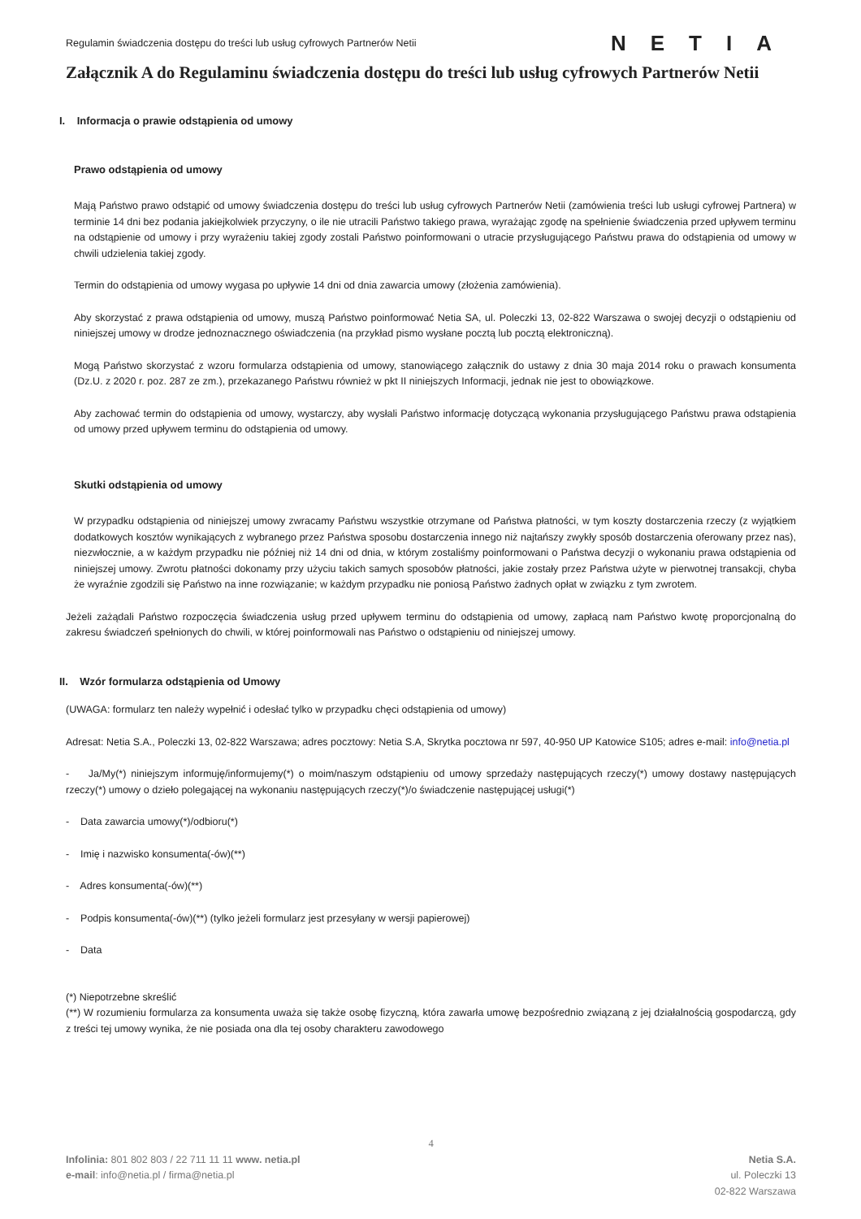Regulamin świadczenia dostępu do treści lub usług cyfrowych Partnerów Netii
NETIA
Załącznik A do Regulaminu świadczenia dostępu do treści lub usług cyfrowych Partnerów Netii
I. Informacja o prawie odstąpienia od umowy
Prawo odstąpienia od umowy
Mają Państwo prawo odstąpić od umowy świadczenia dostępu do treści lub usług cyfrowych Partnerów Netii (zamówienia treści lub usługi cyfrowej Partnera) w terminie 14 dni bez podania jakiejkolwiek przyczyny, o ile nie utracili Państwo takiego prawa, wyrażając zgodę na spełnienie świadczenia przed upływem terminu na odstąpienie od umowy i przy wyrażeniu takiej zgody zostali Państwo poinformowani o utracie przysługującego Państwu prawa do odstąpienia od umowy w chwili udzielenia takiej zgody.
Termin do odstąpienia od umowy wygasa po upływie 14 dni od dnia zawarcia umowy (złożenia zamówienia).
Aby skorzystać z prawa odstąpienia od umowy, muszą Państwo poinformować Netia SA, ul. Poleczki 13, 02-822 Warszawa o swojej decyzji o odstąpieniu od niniejszej umowy w drodze jednoznacznego oświadczenia (na przykład pismo wysłane pocztą lub pocztą elektroniczną).
Mogą Państwo skorzystać z wzoru formularza odstąpienia od umowy, stanowiącego załącznik do ustawy z dnia 30 maja 2014 roku o prawach konsumenta (Dz.U. z 2020 r. poz. 287 ze zm.), przekazanego Państwu również w pkt II niniejszych Informacji, jednak nie jest to obowiązkowe.
Aby zachować termin do odstąpienia od umowy, wystarczy, aby wysłali Państwo informację dotyczącą wykonania przysługującego Państwu prawa odstąpienia od umowy przed upływem terminu do odstąpienia od umowy.
Skutki odstąpienia od umowy
W przypadku odstąpienia od niniejszej umowy zwracamy Państwu wszystkie otrzymane od Państwa płatności, w tym koszty dostarczenia rzeczy (z wyjątkiem dodatkowych kosztów wynikających z wybranego przez Państwa sposobu dostarczenia innego niż najtańszy zwykły sposób dostarczenia oferowany przez nas), niezwłocznie, a w każdym przypadku nie później niż 14 dni od dnia, w którym zostaliśmy poinformowani o Państwa decyzji o wykonaniu prawa odstąpienia od niniejszej umowy. Zwrotu płatności dokonamy przy użyciu takich samych sposobów płatności, jakie zostały przez Państwa użyte w pierwotnej transakcji, chyba że wyraźnie zgodzili się Państwo na inne rozwiązanie; w każdym przypadku nie poniosą Państwo żadnych opłat w związku z tym zwrotem.
Jeżeli zażądali Państwo rozpoczęcia świadczenia usług przed upływem terminu do odstąpienia od umowy, zapłacą nam Państwo kwotę proporcjonalną do zakresu świadczeń spełnionych do chwili, w której poinformowali nas Państwo o odstąpieniu od niniejszej umowy.
II. Wzór formularza odstąpienia od Umowy
(UWAGA: formularz ten należy wypełnić i odesłać tylko w przypadku chęci odstąpienia od umowy)
Adresat: Netia S.A., Poleczki 13, 02-822 Warszawa; adres pocztowy: Netia S.A, Skrytka pocztowa nr 597, 40-950 UP Katowice S105; adres e-mail: info@netia.pl
- Ja/My(*) niniejszym informuję/informujemy(*) o moim/naszym odstąpieniu od umowy sprzedaży następujących rzeczy(*) umowy dostawy następujących rzeczy(*) umowy o dzieło polegającej na wykonaniu następujących rzeczy(*)/o świadczenie następującej usługi(*)
- Data zawarcia umowy(*)/odbioru(*)
- Imię i nazwisko konsumenta(-ów)(**)
- Adres konsumenta(-ów)(**)
- Podpis konsumenta(-ów)(**) (tylko jeżeli formularz jest przesyłany w wersji papierowej)
- Data
(*) Niepotrzebne skreślić
(**) W rozumieniu formularza za konsumenta uważa się także osobę fizyczną, która zawarła umowę bezpośrednio związaną z jej działalnością gospodarczą, gdy z treści tej umowy wynika, że nie posiada ona dla tej osoby charakteru zawodowego
4
Infolinia: 801 802 803 / 22 711 11 11 www. netia.pl
e-mail: info@netia.pl / firma@netia.pl
Netia S.A.
ul. Poleczki 13
02-822 Warszawa